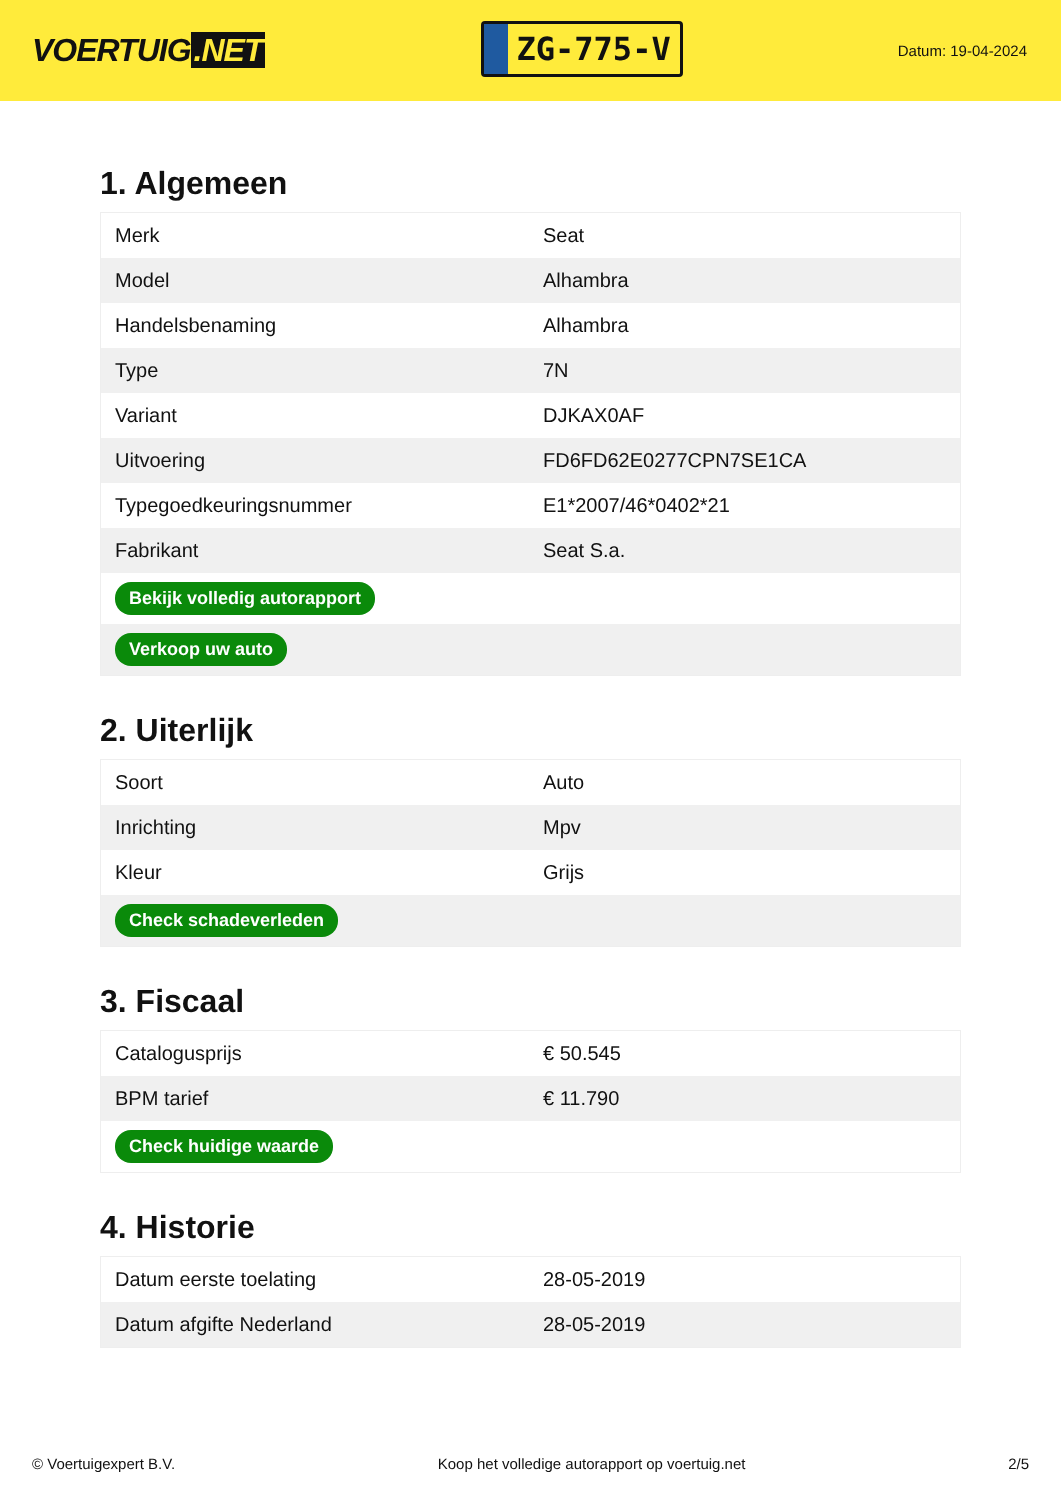VOERTUIG.NET
ZG-775-V
Datum: 19-04-2024
1. Algemeen
| Merk | Seat |
| Model | Alhambra |
| Handelsbenaming | Alhambra |
| Type | 7N |
| Variant | DJKAX0AF |
| Uitvoering | FD6FD62E0277CPN7SE1CA |
| Typegoedkeuringsnummer | E1*2007/46*0402*21 |
| Fabrikant | Seat S.a. |
| Bekijk volledig autorapport | |
| Verkoop uw auto | |
2. Uiterlijk
| Soort | Auto |
| Inrichting | Mpv |
| Kleur | Grijs |
| Check schadeverleden | |
3. Fiscaal
| Catalogusprijs | € 50.545 |
| BPM tarief | € 11.790 |
| Check huidige waarde | |
4. Historie
| Datum eerste toelating | 28-05-2019 |
| Datum afgifte Nederland | 28-05-2019 |
© Voertuigexpert B.V. Koop het volledige autorapport op voertuig.net 2/5